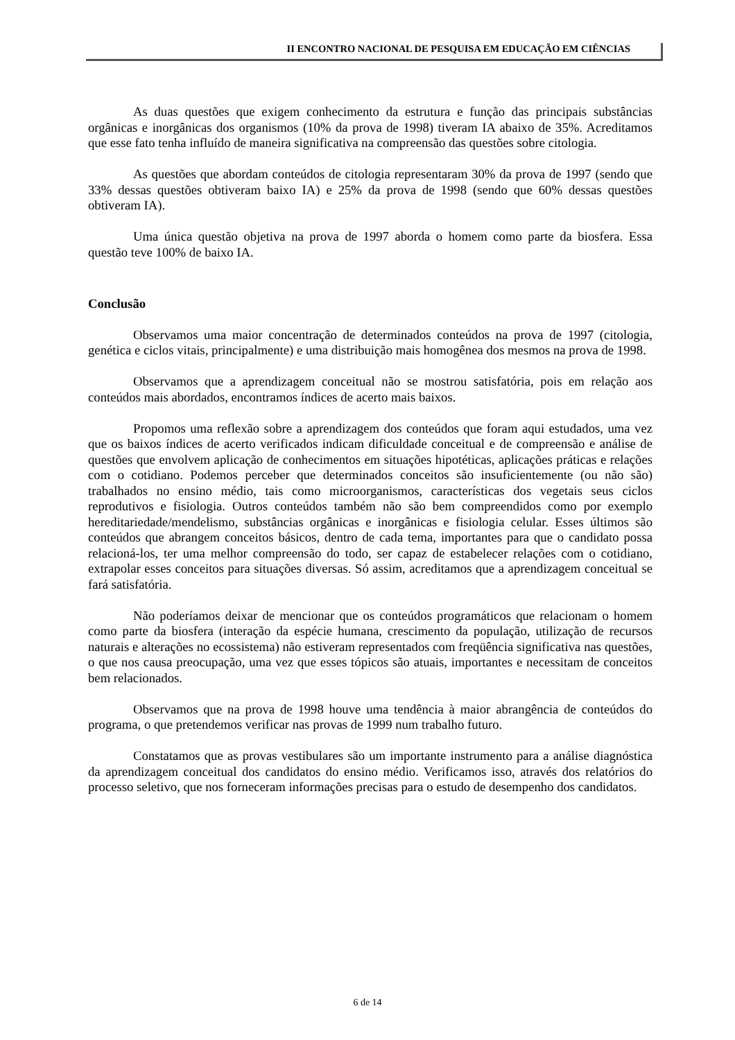II ENCONTRO NACIONAL DE PESQUISA EM EDUCAÇÃO EM CIÊNCIAS
As duas questões que exigem conhecimento da estrutura e função das principais substâncias orgânicas e inorgânicas dos organismos (10% da prova de 1998) tiveram IA abaixo de 35%. Acreditamos que esse fato tenha influído de maneira significativa na compreensão das questões sobre citologia.
As questões que abordam conteúdos de citologia representaram 30% da prova de 1997 (sendo que 33% dessas questões obtiveram baixo IA) e 25% da prova de 1998 (sendo que 60% dessas questões obtiveram IA).
Uma única questão objetiva na prova de 1997 aborda o homem como parte da biosfera. Essa questão teve 100% de baixo IA.
Conclusão
Observamos uma maior concentração de determinados conteúdos na prova de 1997 (citologia, genética e ciclos vitais, principalmente) e uma distribuição mais homogênea dos mesmos na prova de 1998.
Observamos que a aprendizagem conceitual não se mostrou satisfatória, pois em relação aos conteúdos mais abordados, encontramos índices de acerto mais baixos.
Propomos uma reflexão sobre a aprendizagem dos conteúdos que foram aqui estudados, uma vez que os baixos índices de acerto verificados indicam dificuldade conceitual e de compreensão e análise de questões que envolvem aplicação de conhecimentos em situações hipotéticas, aplicações práticas e relações com o cotidiano. Podemos perceber que determinados conceitos são insuficientemente (ou não são) trabalhados no ensino médio, tais como microorganismos, características dos vegetais seus ciclos reprodutivos e fisiologia. Outros conteúdos também não são bem compreendidos como por exemplo hereditariedade/mendelismo, substâncias orgânicas e inorgânicas e fisiologia celular. Esses últimos são conteúdos que abrangem conceitos básicos, dentro de cada tema, importantes para que o candidato possa relacioná-los, ter uma melhor compreensão do todo, ser capaz de estabelecer relações com o cotidiano, extrapolar esses conceitos para situações diversas. Só assim, acreditamos que a aprendizagem conceitual se fará satisfatória.
Não poderíamos deixar de mencionar que os conteúdos programáticos que relacionam o homem como parte da biosfera (interação da espécie humana, crescimento da população, utilização de recursos naturais e alterações no ecossistema) não estiveram representados com freqüência significativa nas questões, o que nos causa preocupação, uma vez que esses tópicos são atuais, importantes e necessitam de conceitos bem relacionados.
Observamos que na prova de 1998 houve uma tendência à maior abrangência de conteúdos do programa, o que pretendemos verificar nas provas de 1999 num trabalho futuro.
Constatamos que as provas vestibulares são um importante instrumento para a análise diagnóstica da aprendizagem conceitual dos candidatos do ensino médio. Verificamos isso, através dos relatórios do processo seletivo, que nos forneceram informações precisas para o estudo de desempenho dos candidatos.
6 de 14